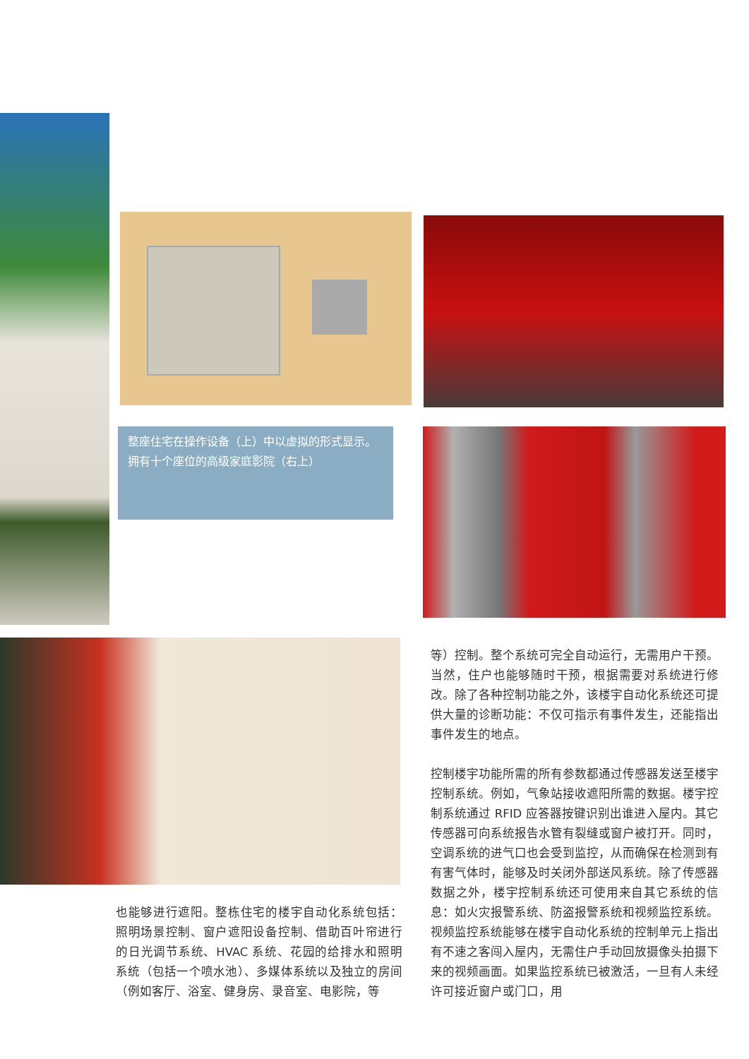整座住宅在操作设备（上）中以虚拟的形式显示。
拥有十个座位的高级家庭影院（右上）
等）控制。整个系统可完全自动运行，无需用户干预。当然，住户也能够随时干预，根据需要对系统进行修改。除了各种控制功能之外，该楼宇自动化系统还可提供大量的诊断功能：不仅可指示有事件发生，还能指出事件发生的地点。
控制楼宇功能所需的所有参数都通过传感器发送至楼宇控制系统。例如，气象站接收遮阳所需的数据。楼宇控制系统通过 RFID 应答器按键识别出谁进入屋内。其它传感器可向系统报告水管有裂缝或窗户被打开。同时，空调系统的进气口也会受到监控，从而确保在检测到有有害气体时，能够及时关闭外部送风系统。除了传感器数据之外，楼宇控制系统还可使用来自其它系统的信息：如火灾报警系统、防盗报警系统和视频监控系统。视频监控系统能够在楼宇自动化系统的控制单元上指出有不速之客闯入屋内，无需住户手动回放摄像头拍摄下来的视频画面。如果监控系统已被激活，一旦有人未经许可接近窗户或门口，用
也能够进行遮阳。整栋住宅的楼宇自动化系统包括：照明场景控制、窗户遮阳设备控制、借助百叶帘进行的日光调节系统、HVAC 系统、花园的给排水和照明系统（包括一个喷水池）、多媒体系统以及独立的房间（例如客厅、浴室、健身房、录音室、电影院，等